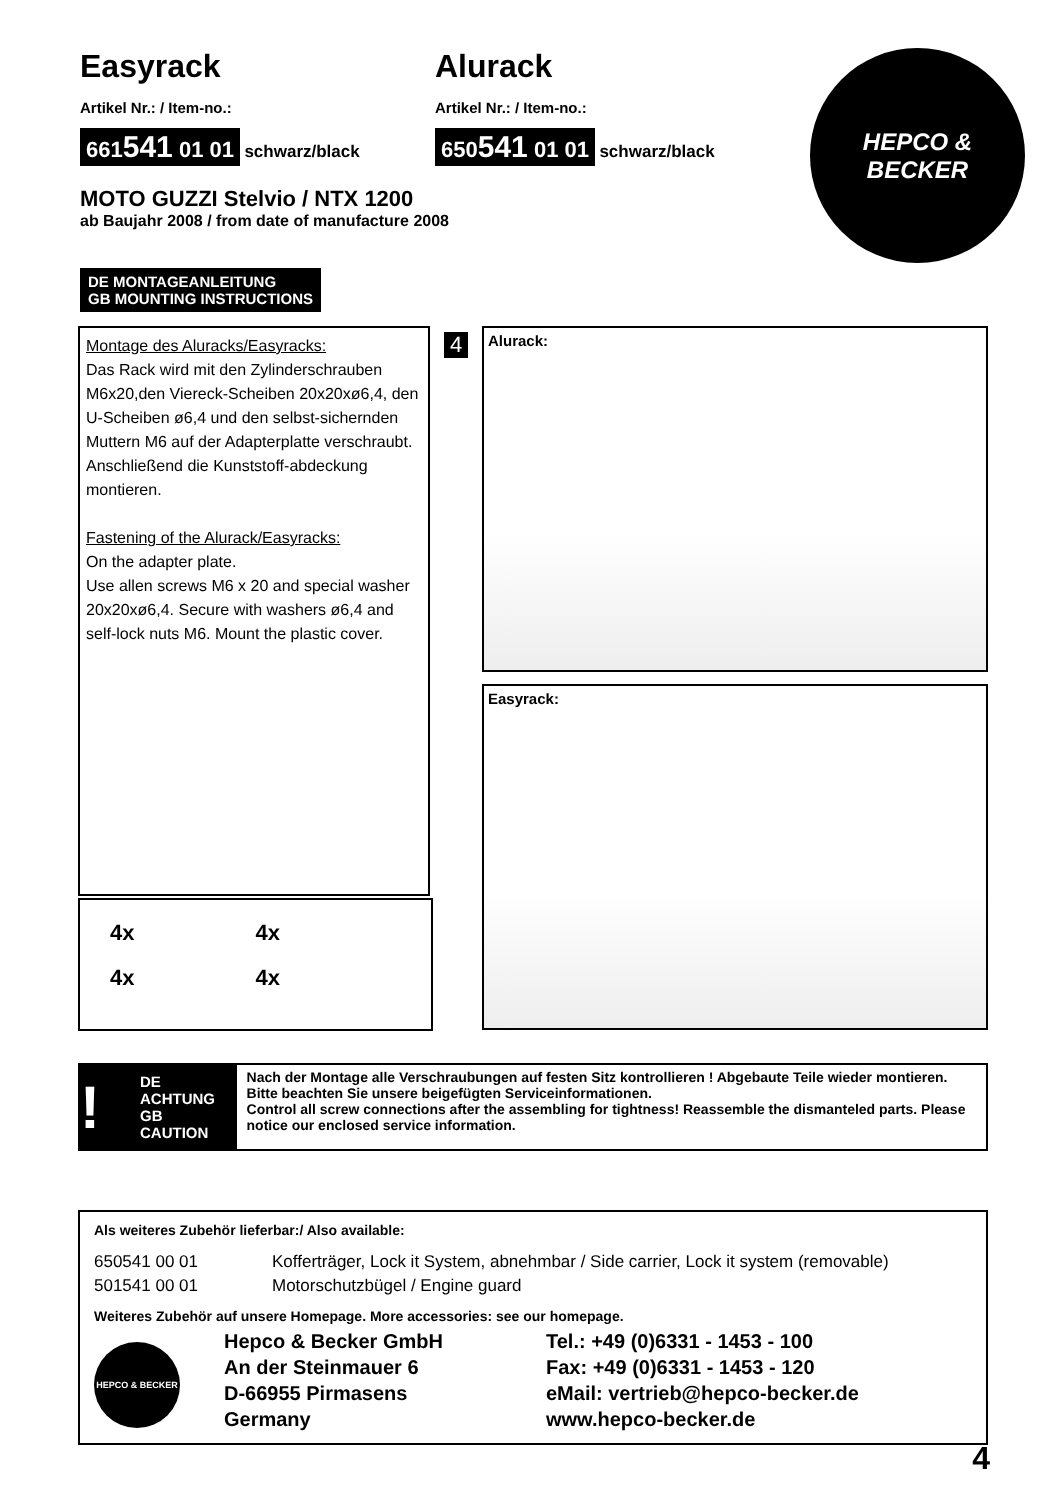Easyrack
Artikel Nr.: / Item-no.:
661541 01 01 schwarz/black
Alurack
Artikel Nr.: / Item-no.:
650541 01 01 schwarz/black
HEPCO &
BECKER
MOTO GUZZI Stelvio / NTX 1200
ab Baujahr 2008 / from date of manufacture 2008
DE MONTAGEANLEITUNG
GB MOUNTING INSTRUCTIONS
Montage des Aluracks/Easyracks:
Das Rack wird mit den Zylinderschrauben M6x20,den Viereck-Scheiben 20x20xø6,4, den U-Scheiben ø6,4 und den selbst-sichernden Muttern M6 auf der Adapterplatte verschraubt. Anschließend die Kunststoff-abdeckung montieren.
Fastening of the Alurack/Easyracks:
On the adapter plate.
Use allen screws M6 x 20 and special washer 20x20xø6,4. Secure with washers ø6,4 and self-lock nuts M6. Mount the plastic cover.
4x 4x 4x 4x
4 Alurack:
Easyrack:
! DE ACHTUNG
GB CAUTION
Nach der Montage alle Verschraubungen auf festen Sitz kontrollieren ! Abgebaute Teile wieder montieren. Bitte beachten Sie unsere beigefügten Serviceinformationen.
Control all screw connections after the assembling for tightness! Reassemble the dismanteled parts. Please notice our enclosed service information.
Als weiteres Zubehör lieferbar:/ Also available:
650541 00 01 Kofferträger, Lock it System, abnehmbar / Side carrier, Lock it system (removable) 501541 00 01 Motorschutzbügel / Engine guard
Weiteres Zubehör auf unsere Homepage. More accessories: see our homepage.
HEPCO & BECKER
Hepco & Becker GmbH
An der Steinmauer 6
D-66955 Pirmasens
Germany
Tel.: +49 (0)6331 - 1453 - 100
Fax: +49 (0)6331 - 1453 - 120
eMail: vertrieb@hepco-becker.de
www.hepco-becker.de
4